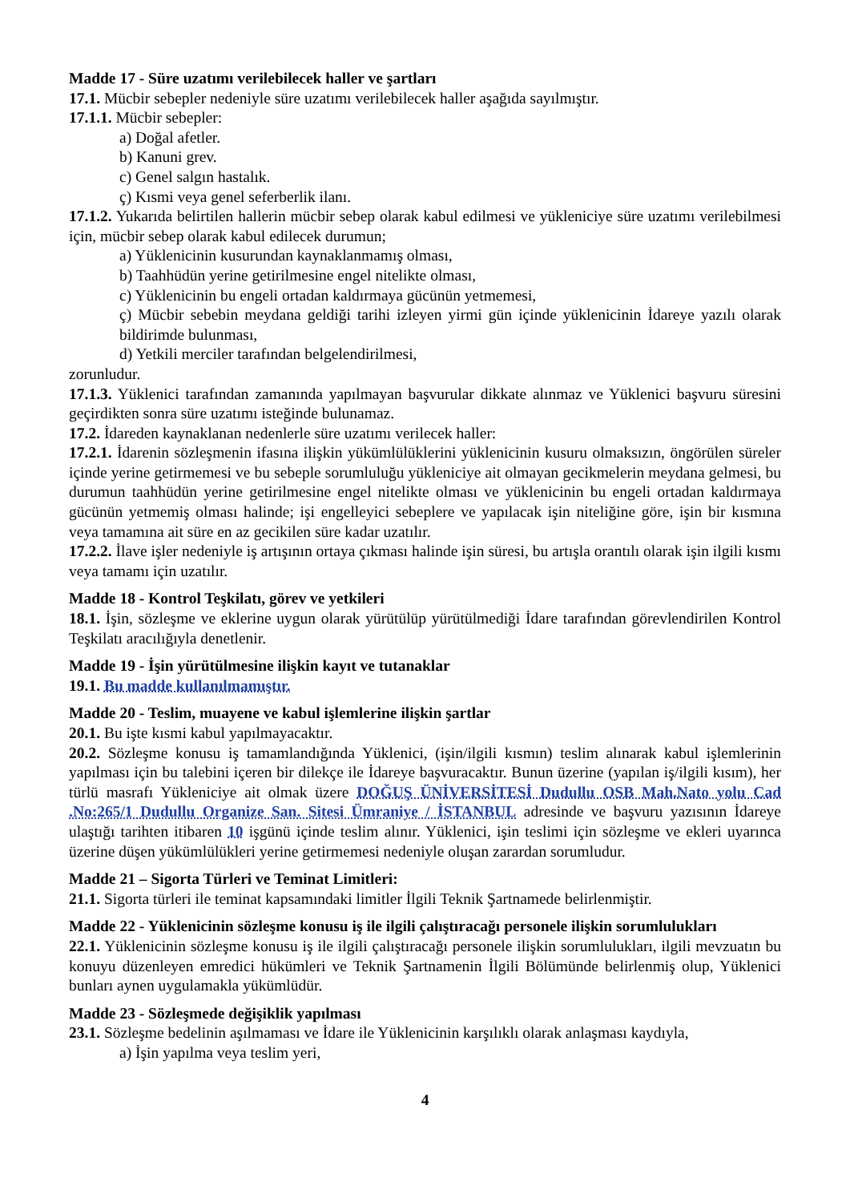Madde 17 - Süre uzatımı verilebilecek haller ve şartları
17.1. Mücbir sebepler nedeniyle süre uzatımı verilebilecek haller aşağıda sayılmıştır.
17.1.1. Mücbir sebepler:
a) Doğal afetler.
b) Kanuni grev.
c) Genel salgın hastalık.
ç) Kısmi veya genel seferberlik ilanı.
17.1.2. Yukarıda belirtilen hallerin mücbir sebep olarak kabul edilmesi ve yükleniciye süre uzatımı verilebilmesi için, mücbir sebep olarak kabul edilecek durumun;
a) Yüklenicinin kusurundan kaynaklanmamış olması,
b) Taahhüdün yerine getirilmesine engel nitelikte olması,
c) Yüklenicinin bu engeli ortadan kaldırmaya gücünün yetmemesi,
ç) Mücbir sebebin meydana geldiği tarihi izleyen yirmi gün içinde yüklenicinin İdareye yazılı olarak bildirimde bulunması,
d) Yetkili merciler tarafından belgelendirilmesi,
zorunludur.
17.1.3. Yüklenici tarafından zamanında yapılmayan başvurular dikkate alınmaz ve Yüklenici başvuru süresini geçirdikten sonra süre uzatımı isteğinde bulunamaz.
17.2. İdareden kaynaklanan nedenlerle süre uzatımı verilecek haller:
17.2.1. İdarenin sözleşmenin ifasına ilişkin yükümlülüklerini yüklenicinin kusuru olmaksızın, öngörülen süreler içinde yerine getirmemesi ve bu sebeple sorumluluğu yükleniciye ait olmayan gecikmelerin meydana gelmesi, bu durumun taahhüdün yerine getirilmesine engel nitelikte olması ve yüklenicinin bu engeli ortadan kaldırmaya gücünün yetmemiş olması halinde; işi engelleyici sebeplere ve yapılacak işin niteliğine göre, işin bir kısmına veya tamamına ait süre en az gecikilen süre kadar uzatılır.
17.2.2. İlave işler nedeniyle iş artışının ortaya çıkması halinde işin süresi, bu artışla orantılı olarak işin ilgili kısmı veya tamamı için uzatılır.
Madde 18 - Kontrol Teşkilatı, görev ve yetkileri
18.1. İşin, sözleşme ve eklerine uygun olarak yürütülüp yürütülmediği İdare tarafından görevlendirilen Kontrol Teşkilatı aracılığıyla denetlenir.
Madde 19 - İşin yürütülmesine ilişkin kayıt ve tutanaklar
19.1. Bu madde kullanılmamıştır.
Madde 20 - Teslim, muayene ve kabul işlemlerine ilişkin şartlar
20.1. Bu işte kısmi kabul yapılmayacaktır.
20.2. Sözleşme konusu iş tamamlandığında Yüklenici, (işin/ilgili kısmın) teslim alınarak kabul işlemlerinin yapılması için bu talebini içeren bir dilekçe ile İdareye başvuracaktır. Bunun üzerine (yapılan iş/ilgili kısım), her türlü masrafı Yükleniciye ait olmak üzere DOĞUŞ ÜNİVERSİTESİ Dudullu OSB Mah.Nato yolu Cad .No:265/1 Dudullu Organize San. Sitesi Ümraniye / İSTANBUL adresinde ve başvuru yazısının İdareye ulaştığı tarihten itibaren 10 işgünü içinde teslim alınır. Yüklenici, işin teslimi için sözleşme ve ekleri uyarınca üzerine düşen yükümlülükleri yerine getirmemesi nedeniyle oluşan zarardan sorumludur.
Madde 21 – Sigorta Türleri ve Teminat Limitleri:
21.1. Sigorta türleri ile teminat kapsamındaki limitler İlgili Teknik Şartnamede belirlenmiştir.
Madde 22 - Yüklenicinin sözleşme konusu iş ile ilgili çalıştıracağı personele ilişkin sorumlulukları
22.1. Yüklenicinin sözleşme konusu iş ile ilgili çalıştıracağı personele ilişkin sorumlulukları, ilgili mevzuatın bu konuyu düzenleyen emredici hükümleri ve Teknik Şartnamenin İlgili Bölümünde belirlenmiş olup, Yüklenici bunları aynen uygulamakla yükümlüdür.
Madde 23 - Sözleşmede değişiklik yapılması
23.1. Sözleşme bedelinin aşılmaması ve İdare ile Yüklenicinin karşılıklı olarak anlaşması kaydıyla,
a) İşin yapılma veya teslim yeri,
4